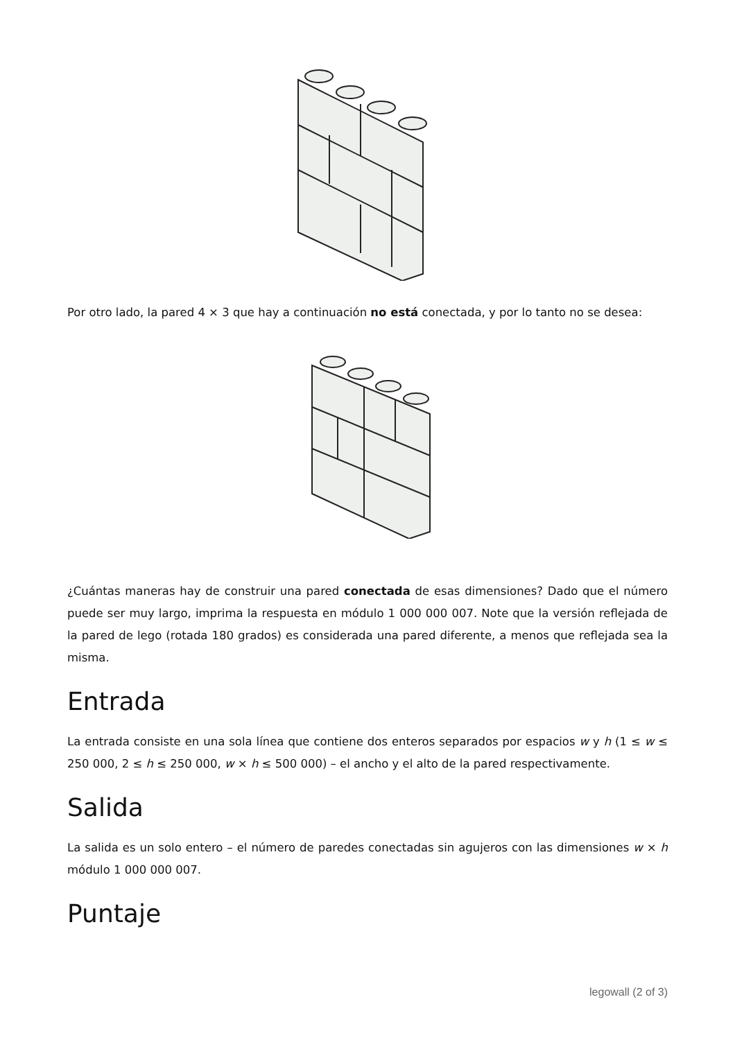Por otro lado, la pared 4 × 3 que hay a continuación no está conectada, y por lo tanto no se desea:
¿Cuántas maneras hay de construir una pared conectada de esas dimensiones? Dado que el número puede ser muy largo, imprima la respuesta en módulo 1 000 000 007. Note que la versión reflejada de la pared de lego (rotada 180 grados) es considerada una pared diferente, a menos que reflejada sea la misma.
Entrada
La entrada consiste en una sola línea que contiene dos enteros separados por espacios w y h (1 ≤ w ≤ 250 000, 2 ≤ h ≤ 250 000, w × h ≤ 500 000) – el ancho y el alto de la pared respectivamente.
Salida
La salida es un solo entero – el número de paredes conectadas sin agujeros con las dimensiones w × h módulo 1 000 000 007.
Puntaje
legowall (2 of 3)